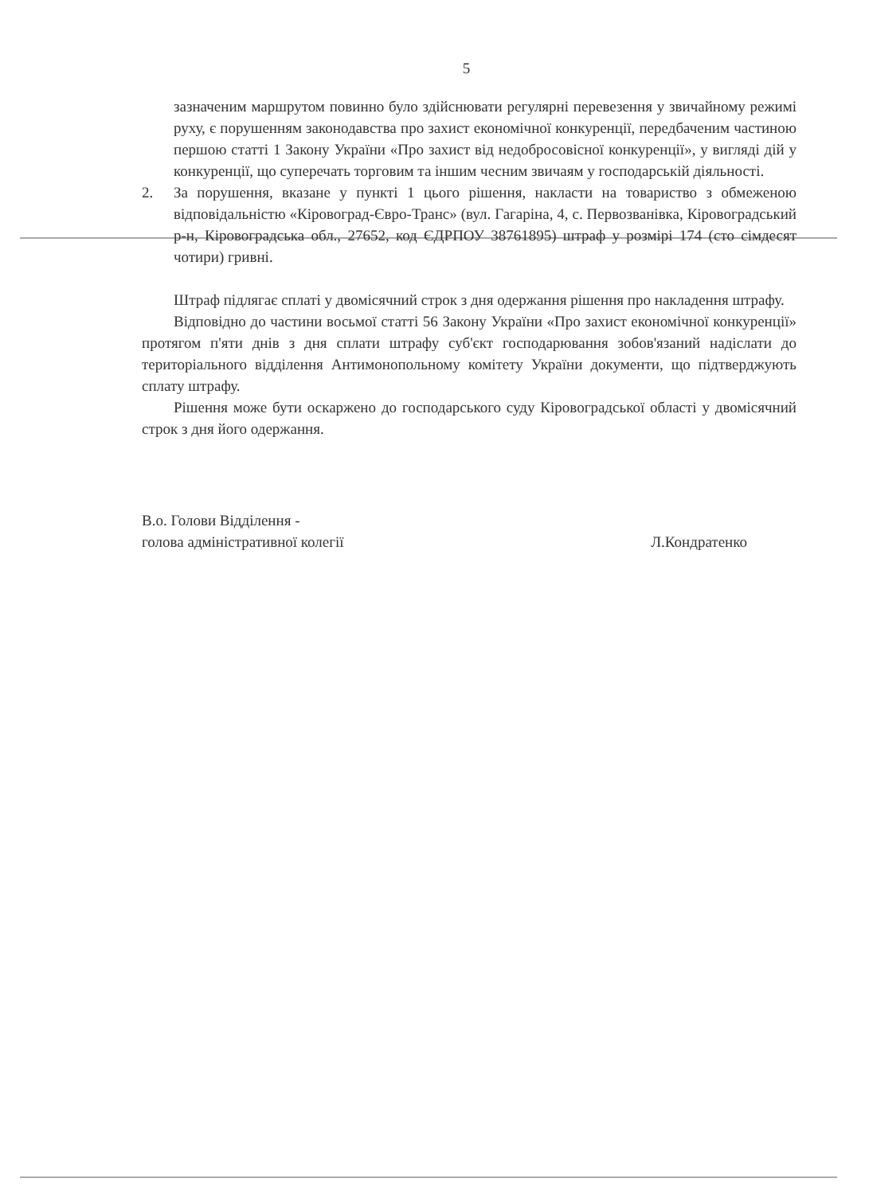5
зазначеним маршрутом повинно було здійснювати регулярні перевезення у звичайному режимі руху, є порушенням законодавства про захист економічної конкуренції, передбаченим частиною першою статті 1 Закону України «Про захист від недобросовісної конкуренції», у вигляді дій у конкуренції, що суперечать торговим та іншим чесним звичаям у господарській діяльності.
2. За порушення, вказане у пункті 1 цього рішення, накласти на товариство з обмеженою відповідальністю «Кіровоград-Євро-Транс» (вул. Гагаріна, 4, с. Первозванівка, Кіровоградський р-н, Кіровоградська обл., 27652, код ЄДРПОУ 38761895) штраф у розмірі 174 (сто сімдесят чотири) гривні.
Штраф підлягає сплаті у двомісячний строк з дня одержання рішення про накладення штрафу.
Відповідно до частини восьмої статті 56 Закону України «Про захист економічної конкуренції» протягом п'яти днів з дня сплати штрафу суб'єкт господарювання зобов'язаний надіслати до територіального відділення Антимонопольному комітету України документи, що підтверджують сплату штрафу.
Рішення може бути оскаржено до господарського суду Кіровоградської області у двомісячний строк з дня його одержання.
В.о. Голови Відділення -
голова адміністративної колегії
Л.Кондратенко